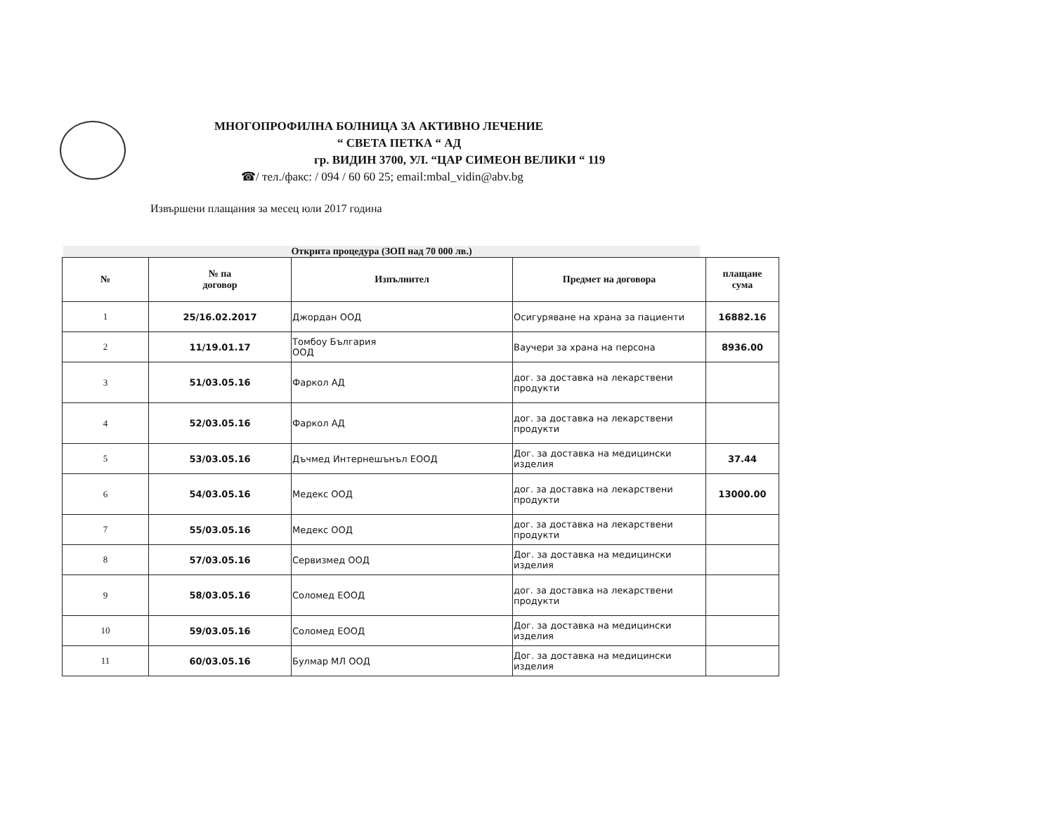МНОГОПРОФИЛНА БОЛНИЦА ЗА АКТИВНО ЛЕЧЕНИЕ
“ СВЕТА ПЕТКА “ АД
гр. ВИДИН 3700, УЛ. “ЦАР СИМЕОН ВЕЛИКИ “ 119
☎/ тел./факс: / 094 / 60 60 25; email:mbal_vidin@abv.bg
Извършени плащания за месец юли 2017 година
Открита процедура (ЗОП над 70 000 лв.)
| № | № па договор | Изпълнител | Предмет на договора | плащане сума |
| --- | --- | --- | --- | --- |
| 1 | 25/16.02.2017 | Джордан ООД | Осигуряване на храна за пациенти | 16882.16 |
| 2 | 11/19.01.17 | Томбоу България ООД | Ваучери за храна на персона | 8936.00 |
| 3 | 51/03.05.16 | Фаркол АД | дог. за доставка на лекарствени продукти | |
| 4 | 52/03.05.16 | Фаркол АД | дог. за доставка на лекарствени продукти | |
| 5 | 53/03.05.16 | Дъчмед Интернешънъл ЕООД | Дог. за доставка на медицински изделия | 37.44 |
| 6 | 54/03.05.16 | Медекс ООД | дог. за доставка на лекарствени продукти | 13000.00 |
| 7 | 55/03.05.16 | Медекс ООД | дог. за доставка на лекарствени продукти | |
| 8 | 57/03.05.16 | Сервизмед ООД | Дог. за доставка на медицински изделия | |
| 9 | 58/03.05.16 | Соломед ЕООД | дог. за доставка на лекарствени продукти | |
| 10 | 59/03.05.16 | Соломед ЕООД | Дог. за доставка на медицински изделия | |
| 11 | 60/03.05.16 | Булмар МЛ ООД | Дог. за доставка на медицински изделия | |